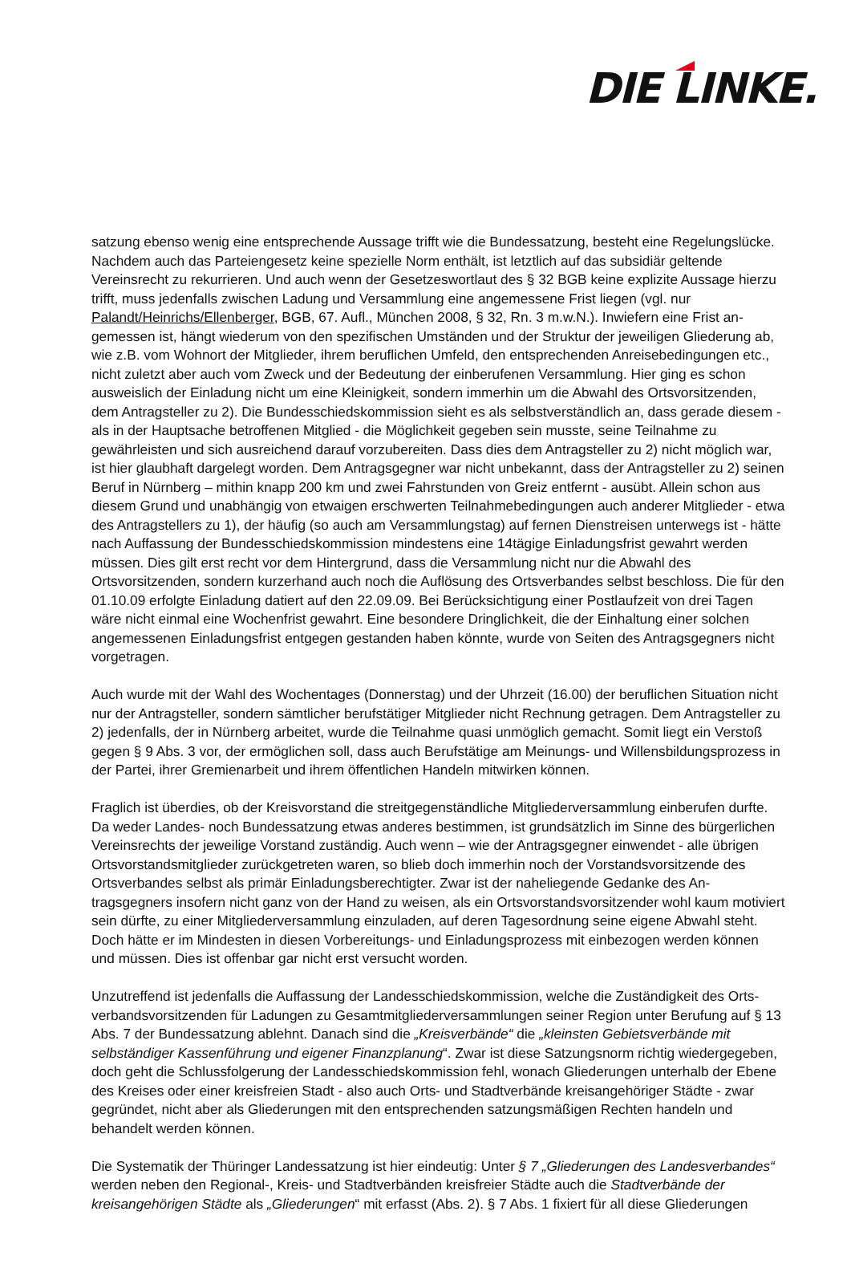DIE LINKE.
satzung ebenso wenig eine entsprechende Aussage trifft wie die Bundessatzung, besteht eine Regelungslü­cke. Nachdem auch das Parteiengesetz keine spezielle Norm enthält, ist letztlich auf das subsidiär geltende Vereinsrecht zu rekurrieren. Und auch wenn der Gesetzeswortlaut des § 32 BGB keine explizite Aussage hier­zu trifft, muss jedenfalls zwischen Ladung und Versammlung eine angemessene Frist liegen (vgl. nur Palandt/Heinrichs/Ellenberger, BGB, 67. Aufl., München 2008, § 32, Rn. 3 m.w.N.). Inwiefern eine Frist an­gemessen ist, hängt wiederum von den spezifischen Umständen und der Struktur der jeweiligen Gliederung ab, wie z.B. vom Wohnort der Mitglieder, ihrem beruflichen Umfeld, den entsprechenden Anreisebedingungen etc., nicht zuletzt aber auch vom Zweck und der Bedeutung der einberufenen Versammlung. Hier ging es schon ausweislich der Einladung nicht um eine Kleinigkeit, sondern immerhin um die Abwahl des Ortsvorsit­zenden, dem Antragsteller zu 2). Die Bundesschiedskommission sieht es als selbstverständlich an, dass gera­de diesem - als in der Hauptsache betroffenen Mitglied - die Möglichkeit gegeben sein musste, seine Teil­nahme zu gewährleisten und sich ausreichend darauf vorzubereiten. Dass dies dem Antragsteller zu 2) nicht möglich war, ist hier glaubhaft dargelegt worden. Dem Antragsgegner war nicht unbekannt, dass der Antrag­steller zu 2) seinen Beruf in Nürnberg – mithin knapp 200 km und zwei Fahrstunden von Greiz entfernt - aus­übt. Allein schon aus diesem Grund und unabhängig von etwaigen erschwerten Teilnahmebedingungen auch anderer Mitglieder - etwa des Antragstellers zu 1), der häufig (so auch am Versammlungstag) auf fernen Dienstreisen unterwegs ist - hätte nach Auffassung der Bundesschiedskommission mindestens eine 14tägige Einladungsfrist gewahrt werden müssen. Dies gilt erst recht vor dem Hintergrund, dass die Versammlung nicht nur die Abwahl des Ortsvorsitzenden, sondern kurzerhand auch noch die Auflösung des Ortsverbandes selbst beschloss. Die für den 01.10.09 erfolgte Einladung datiert auf den 22.09.09. Bei Berücksichtigung einer Postlaufzeit von drei Tagen wäre nicht einmal eine Wochenfrist gewahrt. Eine besondere Dringlichkeit, die der Einhaltung einer solchen angemessenen Einladungsfrist entgegen gestanden haben könnte, wurde von Seiten des Antragsgegners nicht vorgetragen.
Auch wurde mit der Wahl des Wochentages (Donnerstag) und der Uhrzeit (16.00) der beruflichen Situation nicht nur der Antragsteller, sondern sämtlicher berufstätiger Mitglieder nicht Rechnung getragen. Dem An­tragsteller zu 2) jedenfalls, der in Nürnberg arbeitet, wurde die Teilnahme quasi unmöglich gemacht. Somit liegt ein Verstoß gegen § 9 Abs. 3 vor, der ermöglichen soll, dass auch Berufstätige am Meinungs- und Wil­lensbildungsprozess in der Partei, ihrer Gremienarbeit und ihrem öffentlichen Handeln mitwirken können.
Fraglich ist überdies, ob der Kreisvorstand die streitgegenständliche Mitgliederversammlung einberufen durf­te. Da weder Landes- noch Bundessatzung etwas anderes bestimmen, ist grundsätzlich im Sinne des bürger­lichen Vereinsrechts der jeweilige Vorstand zuständig. Auch wenn – wie der Antragsgegner einwendet - alle übrigen Ortsvorstandsmitglieder zurückgetreten waren, so blieb doch immerhin noch der Vorstandsvorsitzen­de des Ortsverbandes selbst als primär Einladungsberechtigter. Zwar ist der naheliegende Gedanke des An­tragsgegners insofern nicht ganz von der Hand zu weisen, als ein Ortsvorstandsvorsitzender wohl kaum moti­viert sein dürfte, zu einer Mitgliederversammlung einzuladen, auf deren Tagesordnung seine eigene Abwahl steht. Doch hätte er im Mindesten in diesen Vorbereitungs- und Einladungsprozess mit einbezogen werden können und müssen. Dies ist offenbar gar nicht erst versucht worden.
Unzutreffend ist jedenfalls die Auffassung der Landesschiedskommission, welche die Zuständigkeit des Orts­verbandsvorsitzenden für Ladungen zu Gesamtmitgliederversammlungen seiner Region unter Berufung auf § 13 Abs. 7 der Bundessatzung ablehnt. Danach sind die „Kreisverbände“ die „kleinsten Gebietsverbände mit selbständiger Kassenführung und eigener Finanzplanung“. Zwar ist diese Satzungsnorm richtig wiedergegeben, doch geht die Schlussfolgerung der Landesschiedskommission fehl, wonach Gliederungen unterhalb der Ebe­ne des Kreises oder einer kreisfreien Stadt - also auch Orts- und Stadtverbände kreisangehöriger Städte - zwar gegründet, nicht aber als Gliederungen mit den entsprechenden satzungsmäßigen Rechten handeln und behandelt werden können.
Die Systematik der Thüringer Landessatzung ist hier eindeutig: Unter § 7 „Gliederungen des Landesverban­des“ werden neben den Regional-, Kreis- und Stadtverbänden kreisfreier Städte auch die Stadtverbände der kreisangehörigen Städte als „Gliederungen“ mit erfasst (Abs. 2). § 7 Abs. 1 fixiert für all diese Gliederungen